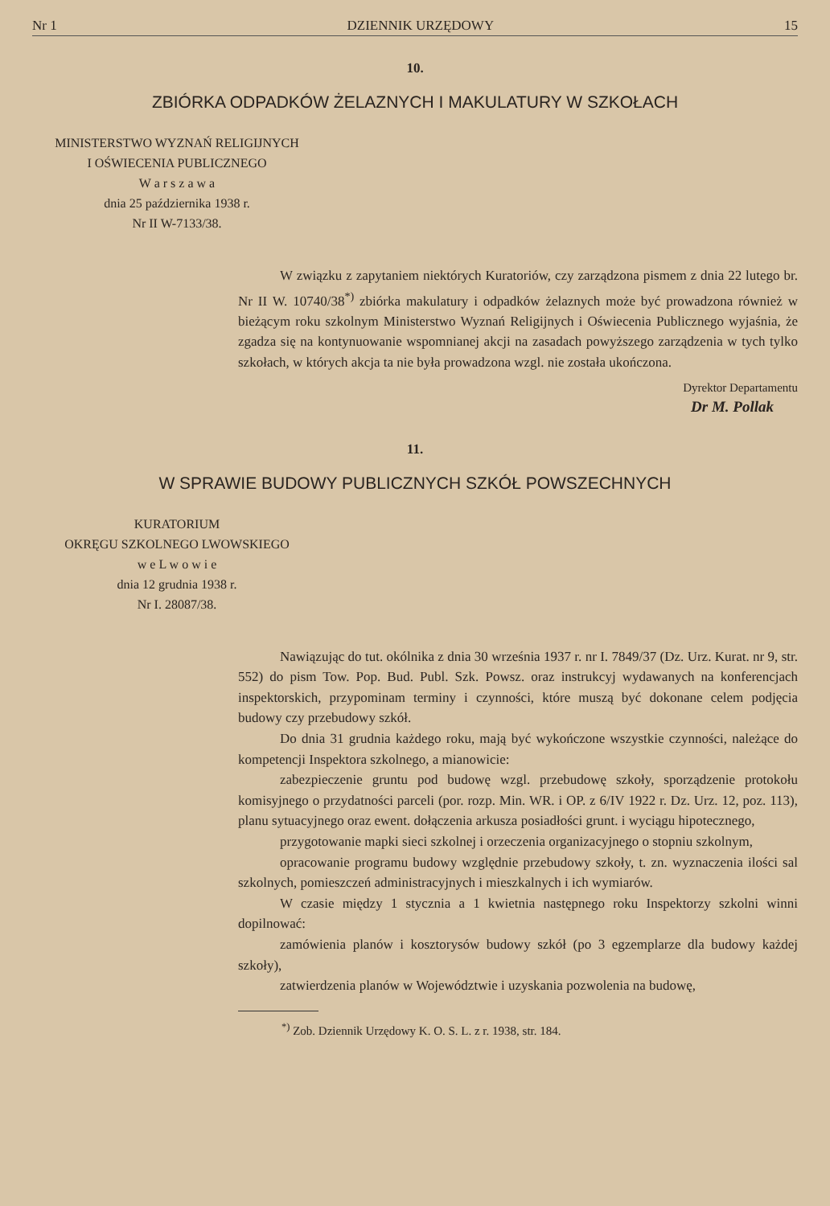Nr 1 DZIENNIK URZĘDOWY 15
10.
ZBIÓRKA ODPADKÓW ŻELAZNYCH I MAKULATURY W SZKOŁACH
MINISTERSTWO WYZNAŃ RELIGIJNYCH
I OŚWIECENIA PUBLICZNEGO
W a r s z a w a
dnia 25 października 1938 r.
Nr II W-7133/38.
W związku z zapytaniem niektórych Kuratoriów, czy zarządzona pismem z dnia 22 lutego br. Nr II W. 10740/38<sup>*)</sup> zbiórka makulatury i odpadków żelaznych może być prowadzona również w bieżącym roku szkolnym Ministerstwo Wyznań Religijnych i Oświecenia Publicznego wyjaśnia, że zgadza się na kontynuowanie wspomnianej akcji na zasadach powyższego zarządzenia w tych tylko szkołach, w których akcja ta nie była prowadzona wzgl. nie została ukończona.
Dyrektor Departamentu
Dr M. Pollak
11.
W SPRAWIE BUDOWY PUBLICZNYCH SZKÓŁ POWSZECHNYCH
KURATORIUM
OKRĘGU SZKOLNEGO LWOWSKIEGO
w e L w o w i e
dnia 12 grudnia 1938 r.
Nr I. 28087/38.
Nawiązując do tut. okólnika z dnia 30 września 1937 r. nr I. 7849/37 (Dz. Urz. Kurat. nr 9, str. 552) do pism Tow. Pop. Bud. Publ. Szk. Powsz. oraz instrukcyj wydawanych na konferencjach inspektorskich, przypominam terminy i czynności, które muszą być dokonane celem podjęcia budowy czy przebudowy szkół.
Do dnia 31 grudnia każdego roku, mają być wykończone wszystkie czynności, należące do kompetencji Inspektora szkolnego, a mianowicie:
zabezpieczenie gruntu pod budowę wzgl. przebudowę szkoły, sporządzenie protokołu komisyjnego o przydatności parceli (por. rozp. Min. WR. i OP. z 6/IV 1922 r. Dz. Urz. 12, poz. 113), planu sytuacyjnego oraz ewent. dołączenia arkusza posiadłości grunt. i wyciągu hipotecznego,
przygotowanie mapki sieci szkolnej i orzeczenia organizacyjnego o stopniu szkolnym,
opracowanie programu budowy względnie przebudowy szkoły, t. zn. wyznaczenia ilości sal szkolnych, pomieszczeń administracyjnych i mieszkalnych i ich wymiarów.
W czasie między 1 stycznia a 1 kwietnia następnego roku Inspektorzy szkolni winni dopilnować:
zamówienia planów i kosztorysów budowy szkół (po 3 egzemplarze dla budowy każdej szkoły),
zatwierdzenia planów w Województwie i uzyskania pozwolenia na budowę,
<sup>*)</sup> Zob. Dziennik Urzędowy K. O. S. L. z r. 1938, str. 184.